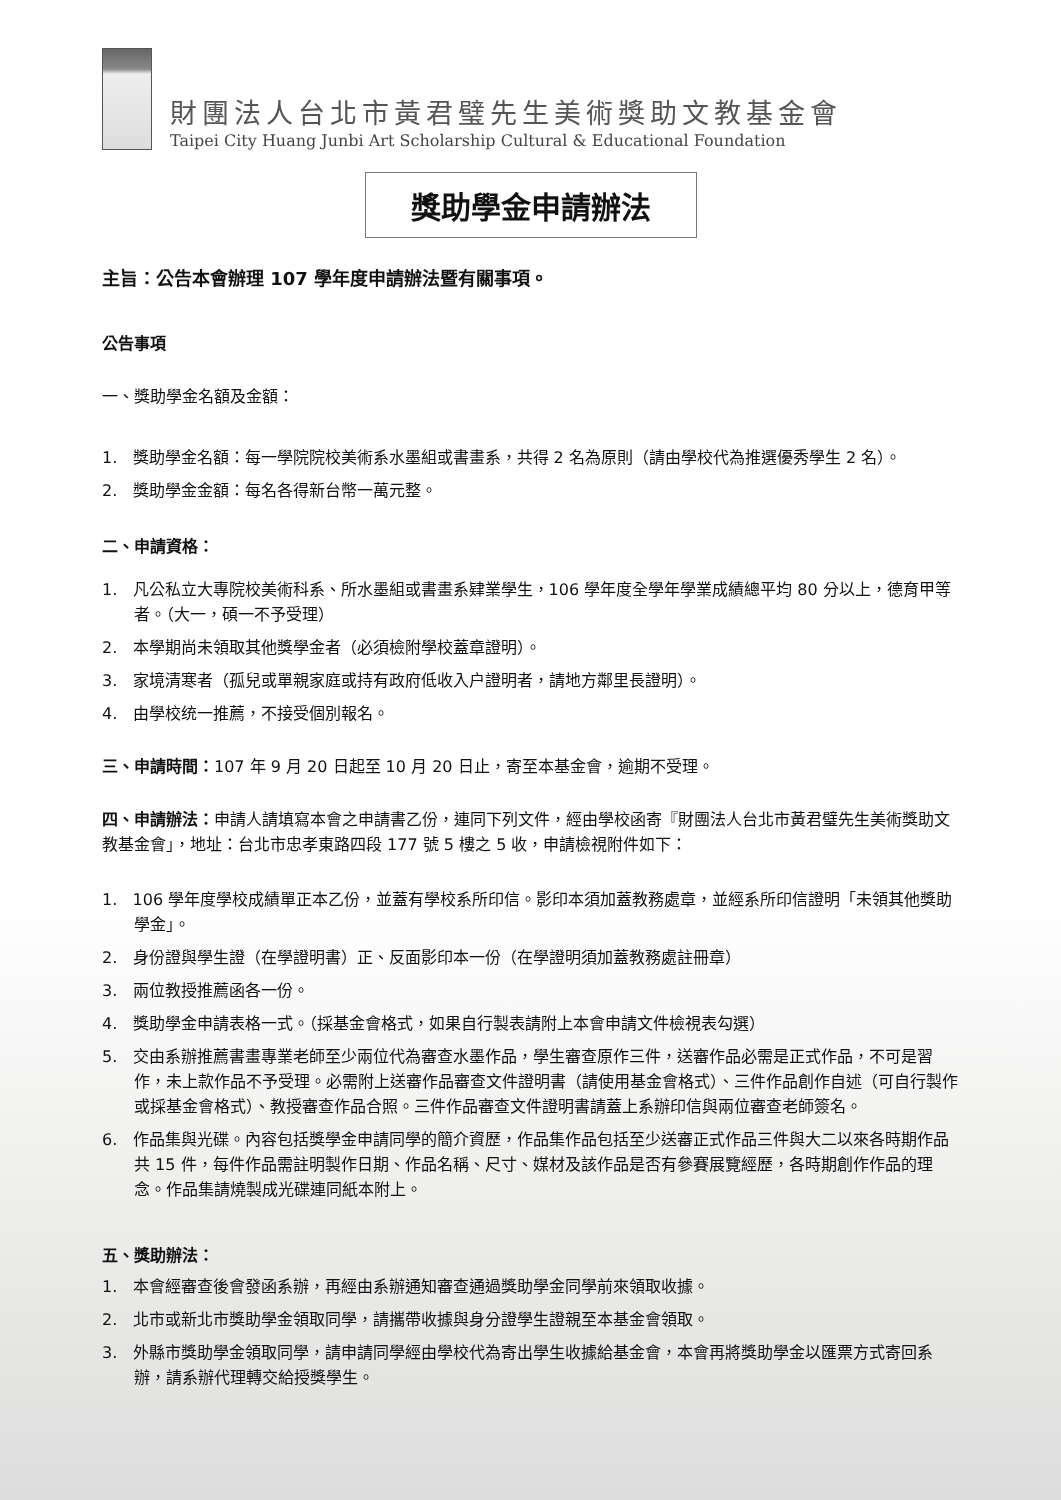財團法人台北市黃君璧先生美術獎助文教基金會
Taipei City Huang Junbi Art Scholarship Cultural & Educational Foundation
獎助學金申請辦法
主旨：公告本會辦理 107 學年度申請辦法暨有關事項。
公告事項
一、獎助學金名額及金額：
1. 獎助學金名額：每一學院院校美術系水墨組或書畫系，共得 2 名為原則（請由學校代為推選優秀學生 2 名）。
2. 獎助學金金額：每名各得新台幣一萬元整。
二、申請資格：
1. 凡公私立大專院校美術科系、所水墨組或書畫系肄業學生，106 學年度全學年學業成績總平均 80 分以上，德育甲等者。（大一，碩一不予受理）
2. 本學期尚未領取其他獎學金者（必須檢附學校蓋章證明）。
3. 家境清寒者（孤兒或單親家庭或持有政府低收入户證明者，請地方鄰里長證明）。
4. 由學校统一推薦，不接受個別報名。
三、申請時間：107 年 9 月 20 日起至 10 月 20 日止，寄至本基金會，逾期不受理。
四、申請辦法：申請人請填寫本會之申請書乙份，連同下列文件，經由學校函寄『財團法人台北市黃君璧先生美術獎助文教基金會」，地址：台北市忠孝東路四段 177 號 5 樓之 5 收，申請檢視附件如下：
1. 106 學年度學校成績單正本乙份，並蓋有學校系所印信。影印本須加蓋教務處章，並經系所印信證明「未領其他獎助學金」。
2. 身份證與學生證（在學證明書）正、反面影印本一份（在學證明須加蓋教務處註冊章）
3. 兩位教授推薦函各一份。
4. 獎助學金申請表格一式。（採基金會格式，如果自行製表請附上本會申請文件檢視表勾選）
5. 交由系辦推薦書畫專業老師至少兩位代為審查水墨作品，學生審查原作三件，送審作品必需是正式作品，不可是習作，未上款作品不予受理。必需附上送審作品審查文件證明書（請使用基金會格式）、三件作品創作自述（可自行製作或採基金會格式）、教授審查作品合照。三件作品審查文件證明書請蓋上系辦印信與兩位審查老師簽名。
6. 作品集與光碟。內容包括獎學金申請同學的簡介資歷，作品集作品包括至少送審正式作品三件與大二以來各時期作品共 15 件，每件作品需註明製作日期、作品名稱、尺寸、媒材及該作品是否有參賽展覽經歷，各時期創作作品的理念。作品集請燒製成光碟連同紙本附上。
五、獎助辦法：
1. 本會經審查後會發函系辦，再經由系辦通知審查通過獎助學金同學前來領取收據。
2. 北市或新北市獎助學金領取同學，請攜帶收據與身分證學生證親至本基金會領取。
3. 外縣市獎助學金領取同學，請申請同學經由學校代為寄出學生收據給基金會，本會再將獎助學金以匯票方式寄回系辦，請系辦代理轉交給授獎學生。